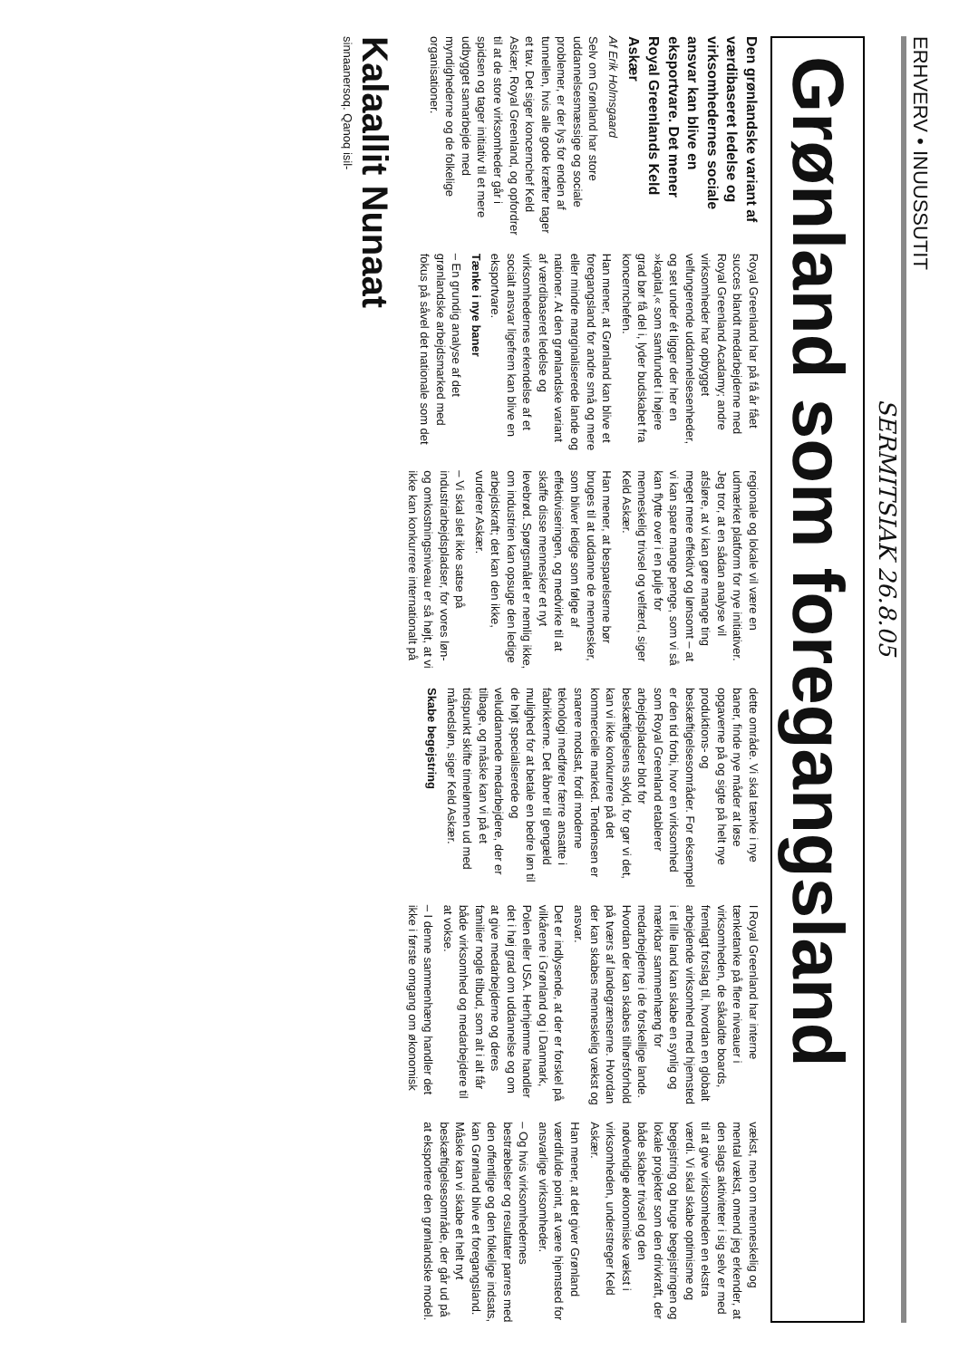ERHVERV • INUUSSUTIT
SERMITSIAK 26.8.05
Grønland som foregangsland
Den grønlandske variant af værdibaseret ledelse og virksomhedernes sociale ansvar kan blive en eksportvare. Det mener Royal Greenlands Keld Askær
Af Erik Holmsgaard
Selv om Grønland har store uddannelsesmæssige og sociale problemer, er der lys for enden af tunnellen, hvis alle gode kræfter tager et tav. Det siger koncernchef Keld Askær, Royal Greenland, og opfordrer til at de store virksomheder går i spidsen og tager initiativ til et mere udbygget samarbejde med myndighederne og de folkelige organisationer.
Royal Greenland har på få år fået succes blandt medarbejderne med Royal Greenland Acadamy; andre virksomheder har opbygget velfungerende uddannelsesenheder, og set under ét ligger der her en »kapital,« som samfundet i højere grad bør få del i, lyder budskabet fra koncernchefen.
Han mener, at Grønland kan blive et foregangsland for andre små og mere eller mindre marginaliserede lande og nationer. At den grønlandske variant af værdibaseret ledelse og virksomhedernes erkendelse af et socialt ansvar ligefrem kan blive en eksportvare.
Tænke i nye baner
– En grundig analyse af det grønlandske arbejdsmarked med fokus på såvel det nationale som det regionale og lokale vil være en udmærket platform for nye initiativer. Jeg tror, at en sådan analyse vil afsløre, at vi kan gøre mange ting meget mere effektivt og lønsomt – at vi kan spare mange penge, som vi så kan flytte over i en pulje for menneskelig trivsel og velfærd, siger Keld Askær.
Han mener, at besparelserne bør bruges til at uddanne de mennesker, som bliver ledige som følge af effektiviseringen, og medvirke til at skaffe disse mennesker et nyt levebrød. Spørgsmålet er nemlig ikke, om industrien kan opsuge den ledige arbejdskraft; det kan den ikke, vurderer Askær.
– Vi skal slet ikke satse på industriarbejdspladser, for vores løn- og omkostningsniveau er så højt, at vi ikke kan konkurrere internationalt på dette område. Vi skal tænke i nye baner, finde nye måder at løse opgaverne på og sigte på helt nye produktions- og beskæftigelsesområder. For eksempel er den tid forbi, hvor en virksomhed som Royal Greenland etablerer arbejdspladser blot for beskæftigelsens skyld, for gør vi det, kan vi ikke konkurrere på det kommercielle marked. Tendensen er snarere modsat, fordi moderne teknologi medfører færre ansatte i fabrikkerne. Det åbner til gengæld mulighed for at betale en bedre løn til de højt specialiserede og veluddannede medarbejdere, der er tilbage, og måske kan vi på et tidspunkt skifte timelønnen ud med månedsløn, siger Keld Askær.
Skabe begejstring
I Royal Greenland har interne tænketanke på flere niveauer i virksomheden, de såkaldte boards, fremlagt forslag til, hvordan en globalt arbejdende virksomhed med hjemsted i et lille land kan skabe en synlig og mærkbar sammenhæng for medarbejderne i de forskellige lande. Hvordan der kan skabes tilhørsforhold på tværs af landegrænserne. Hvordan der kan skabes menneskelig vækst og ansvar.
Det er indlysende, at der er forskel på vilkårene i Grønland og i Danmark, Polen eller USA. Herhjemme handler det i høj grad om uddannelse og om at give medarbejderne og deres familier nogle tilbud, som alt i alt får både virksomhed og medarbejdere til at vokse.
– I denne sammenhæng handler det ikke i første omgang om økonomisk vækst, men om menneskelig og mental vækst, omend jeg erkender, at den slags aktiviteter i sig selv er med til at give virksomheden en ekstra værdi. Vi skal skabe optimisme og begejstring og bruge begejstringen og lokale projekter som den drivkraft, der både skaber trivsel og den nødvendige økonomiske vækst i virksomheden, understreger Keld Askær.
Han mener, at det giver Grønland værdifulde point, at være hjemsted for ansvarlige virksomheder.
– Og hvis virksomhedernes bestræbelser og resultater parres med den offentlige og den folkelige indsats, kan Grønland blive et foregangsland. Måske kan vi skabe et helt nyt beskæftigelsesområde, der går ud på at eksportere den grønlandske model.
Kalaallit Nunaat
sinnaanersoq. Qanoq isil-